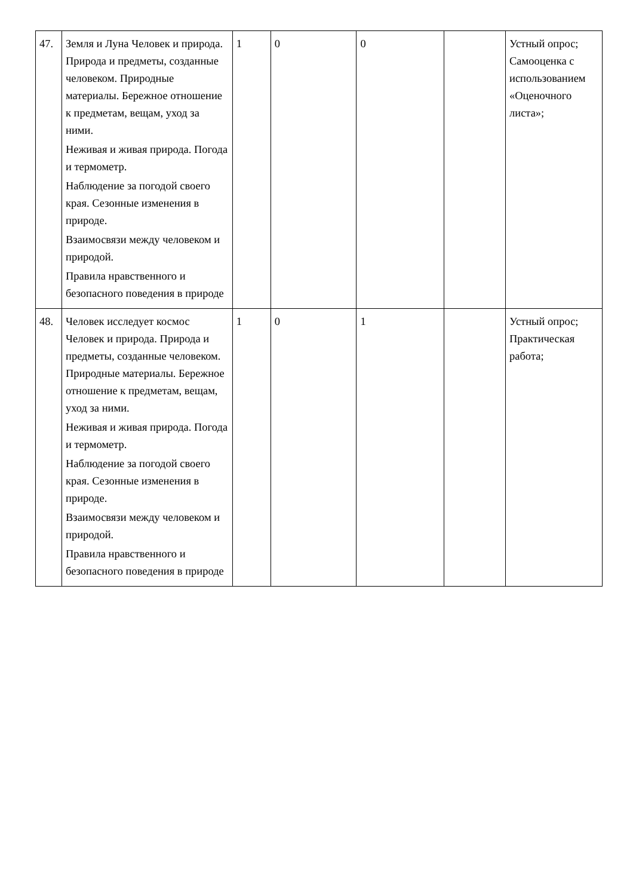| 47. | Земля и Луна Человек и природа. Природа и предметы, созданные человеком. Природные материалы. Бережное отношение к предметам, вещам, уход за ними. Неживая и живая природа. Погода и термометр. Наблюдение за погодой своего края. Сезонные изменения в природе. Взаимосвязи между человеком и природой. Правила нравственного и безопасного поведения в природе | 1 | 0 | 0 | | Устный опрос; Самооценка с использованием «Оценочного листа»; |
| 48. | Человек исследует космос Человек и природа. Природа и предметы, созданные человеком. Природные материалы. Бережное отношение к предметам, вещам, уход за ними. Неживая и живая природа. Погода и термометр. Наблюдение за погодой своего края. Сезонные изменения в природе. Взаимосвязи между человеком и природой. Правила нравственного и безопасного поведения в природе | 1 | 0 | 1 | | Устный опрос; Практическая работа; |